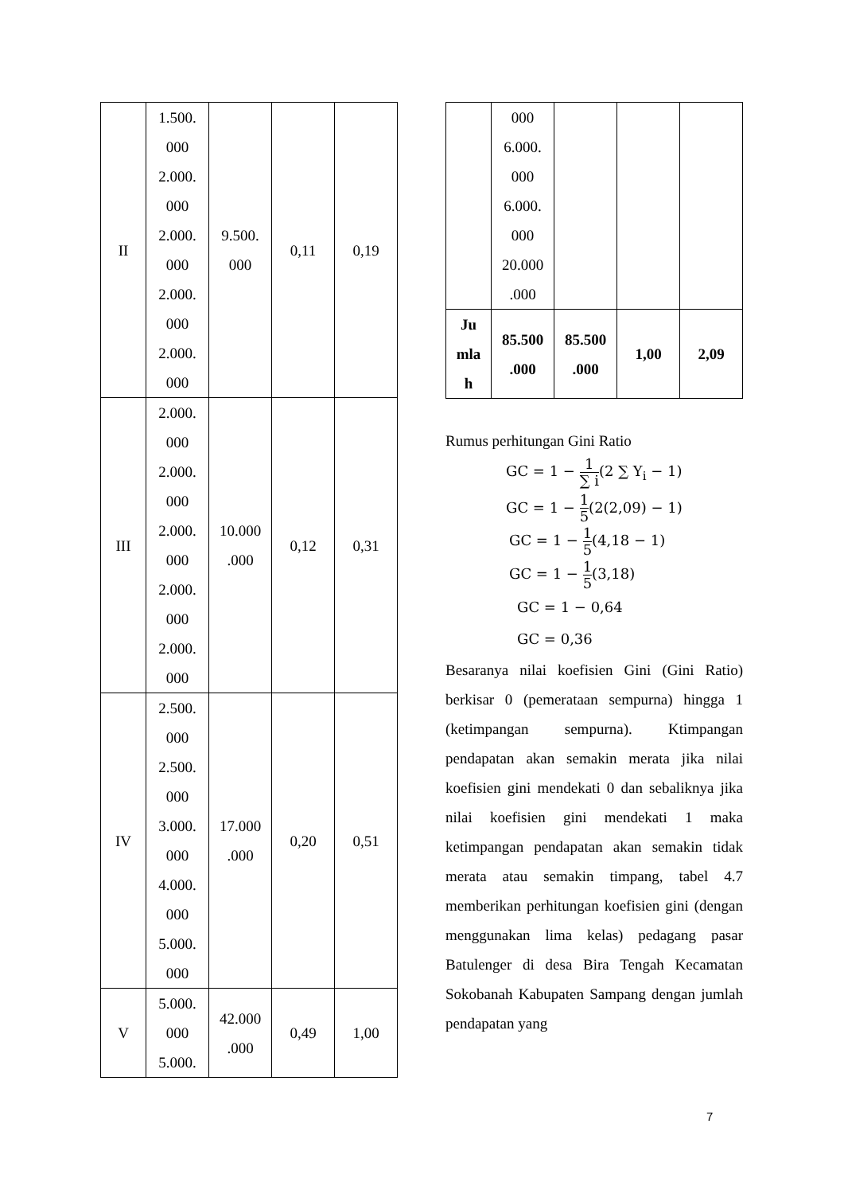| II | 1.500. 000 2.000. 000 2.000. 000 2.000. 000 2.000. 000 | 9.500. 000 | 0,11 | 0,19 |
| III | 2.000. 000 2.000. 000 2.000. 000 2.000. 000 2.000. 000 | 10.000 .000 | 0,12 | 0,31 |
| IV | 2.500. 000 2.500. 000 3.000. 000 4.000. 000 5.000. 000 | 17.000 .000 | 0,20 | 0,51 |
| V | 5.000. 000 5.000. | 42.000 .000 | 0,49 | 1,00 |
| | 000 6.000. 000 6.000. 000 20.000 .000 | | | |
| Ju mla h | 85.500 .000 | 85.500 .000 | 1,00 | 2,09 |
Rumus perhitungan Gini Ratio
GC = 1 − 1 ∑ i(2 ∑ Y<sub>i</sub> − 1)
GC = 1 − 1 5(2(2,09) − 1)
GC = 1 − 1 5(4,18 − 1)
GC = 1 − 1 5(3,18)
GC = 1 − 0,64
GC = 0,36
Besaranya nilai koefisien Gini (Gini Ratio) berkisar 0 (pemerataan sempurna) hingga 1 (ketimpangan sempurna). Ktimpangan pendapatan akan semakin merata jika nilai koefisien gini mendekati 0 dan sebaliknya jika nilai koefisien gini mendekati 1 maka ketimpangan pendapatan akan semakin tidak merata atau semakin timpang, tabel 4.7 memberikan perhitungan koefisien gini (dengan menggunakan lima kelas) pedagang pasar Batulenger di desa Bira Tengah Kecamatan Sokobanah Kabupaten Sampang dengan jumlah pendapatan yang
7